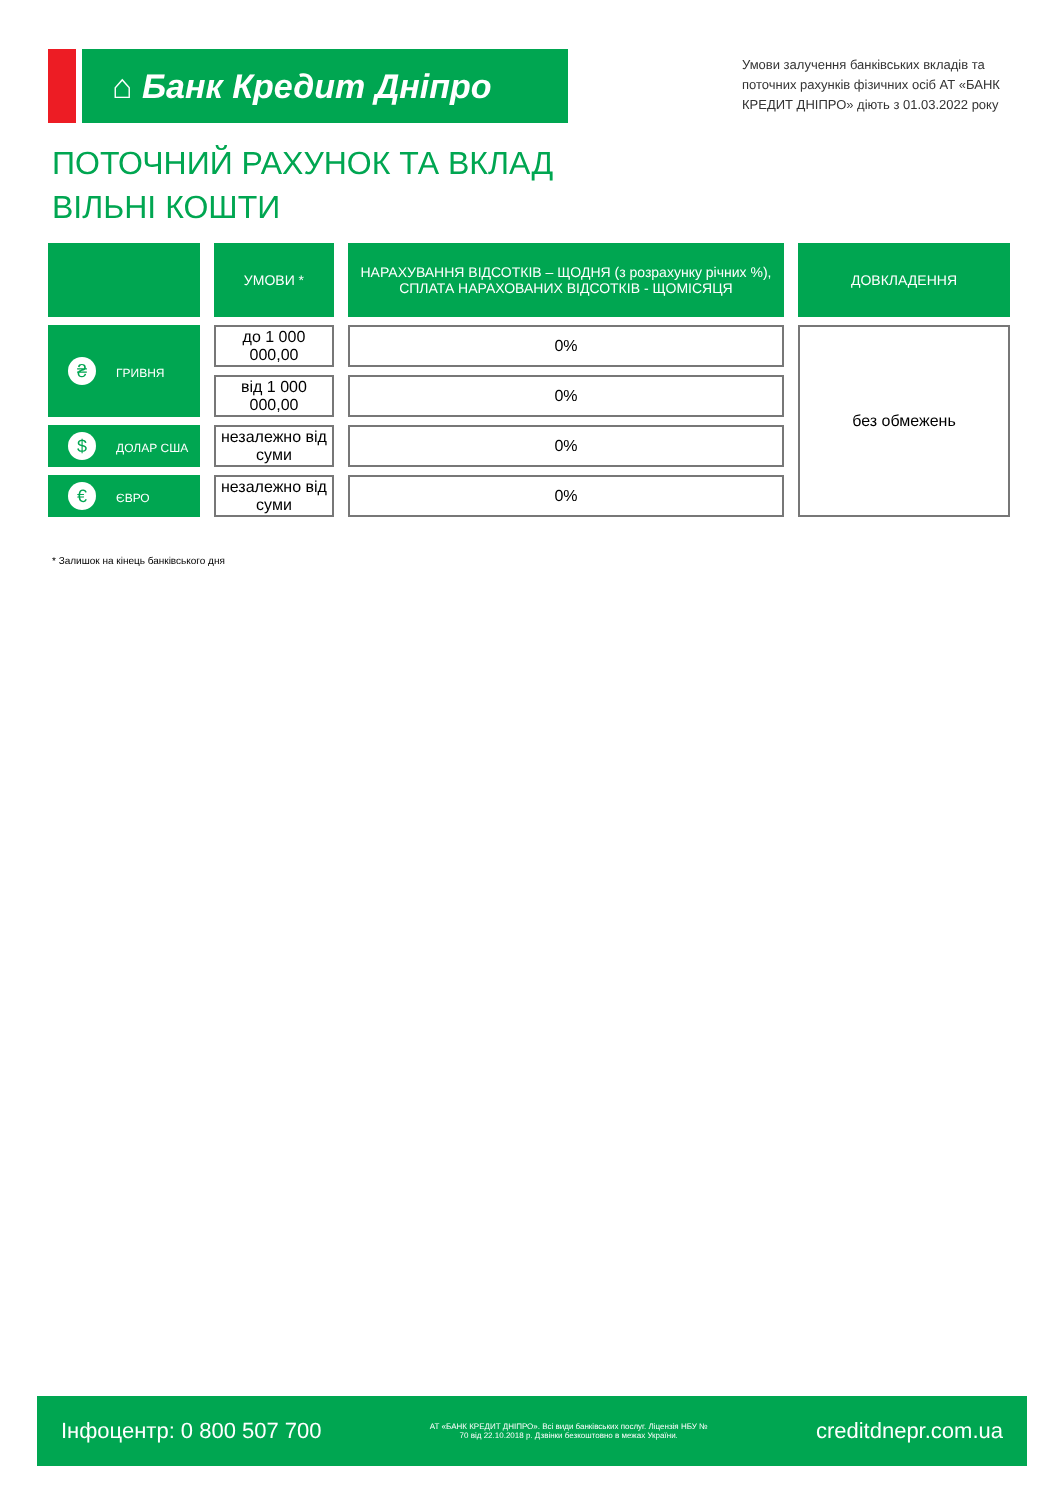⌂ Банк Кредит Дніпро
Умови залучення банківських вкладів та поточних рахунків фізичних осіб АТ «БАНК КРЕДИТ ДНІПРО» діють з 01.03.2022 року
ПОТОЧНИЙ РАХУНОК ТА ВКЛАД
ВІЛЬНІ КОШТИ
| | УМОВИ * | НАРАХУВАННЯ ВІДСОТКІВ – ЩОДНЯ (з розрахунку річних %), СПЛАТА НАРАХОВАНИХ ВІДСОТКІВ - ЩОМІСЯЦЯ | ДОВКЛАДЕННЯ |
| --- | --- | --- | --- |
| ₴ ГРИВНЯ | до 1 000 000,00 | 0% | без обмежень |
| | від 1 000 000,00 | 0% | |
| $ ДОЛАР США | незалежно від суми | 0% | |
| € ЄВРО | незалежно від суми | 0% | |
* Залишок на кінець банківського дня
Інфоцентр: 0 800 507 700 АТ «БАНК КРЕДИТ ДНІПРО». Всі види банківських послуг. Ліцензія НБУ № 70 від 22.10.2018 р. Дзвінки безкоштовно в межах України. creditdnepr.com.ua